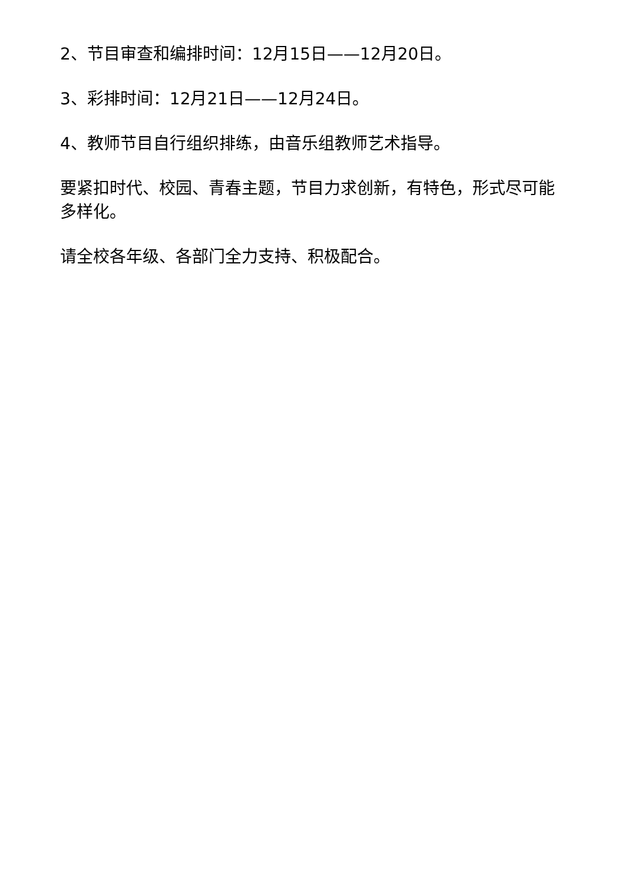2、节目审查和编排时间：12月15日——12月20日。
3、彩排时间：12月21日——12月24日。
4、教师节目自行组织排练，由音乐组教师艺术指导。
要紧扣时代、校园、青春主题，节目力求创新，有特色，形式尽可能多样化。
请全校各年级、各部门全力支持、积极配合。